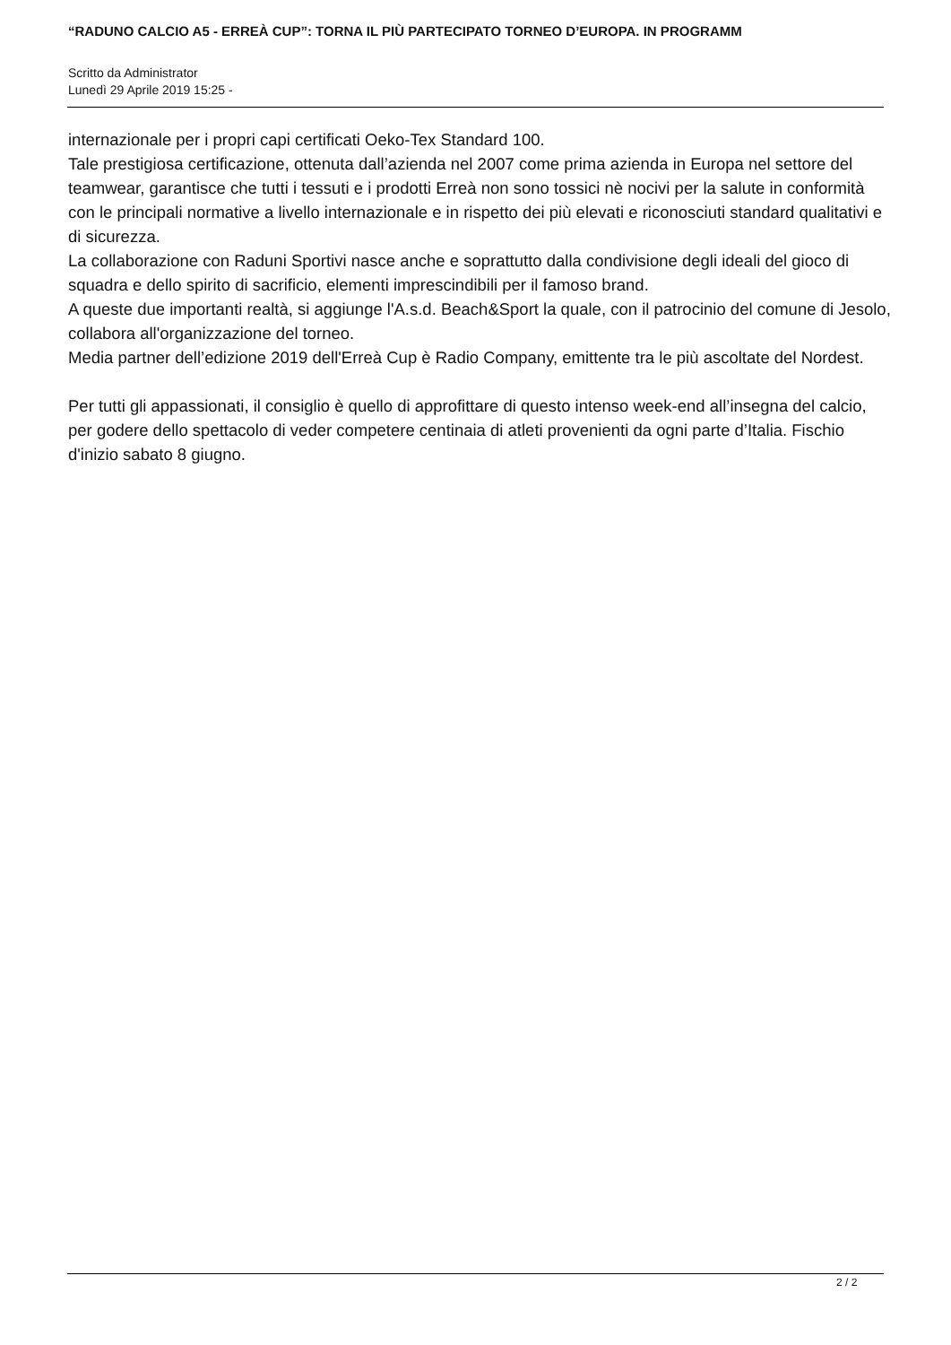“RADUNO CALCIO A5 - ERREÀ CUP”: TORNA IL PIÙ PARTECIPATO TORNEO D’EUROPA. IN PROGRAMM
Scritto da Administrator
Lunedì 29 Aprile 2019 15:25 -
internazionale per i propri capi certificati Oeko-Tex Standard 100.
Tale prestigiosa certificazione, ottenuta dall’azienda nel 2007 come prima azienda in Europa nel settore del teamwear, garantisce che tutti i tessuti e i prodotti Erreà non sono tossici nè nocivi per la salute in conformità con le principali normative a livello internazionale e in rispetto dei più elevati e riconosciuti standard qualitativi e di sicurezza.
La collaborazione con Raduni Sportivi nasce anche e soprattutto dalla condivisione degli ideali del gioco di squadra e dello spirito di sacrificio, elementi imprescindibili per il famoso brand.
A queste due importanti realtà, si aggiunge l'A.s.d. Beach&Sport la quale, con il patrocinio del comune di Jesolo, collabora all'organizzazione del torneo.
Media partner dell’edizione 2019 dell'Erreà Cup è Radio Company, emittente tra le più ascoltate del Nordest.
Per tutti gli appassionati, il consiglio è quello di approfittare di questo intenso week-end all’insegna del calcio, per godere dello spettacolo di veder competere centinaia di atleti provenienti da ogni parte d’Italia. Fischio d'inizio sabato 8 giugno.
2 / 2